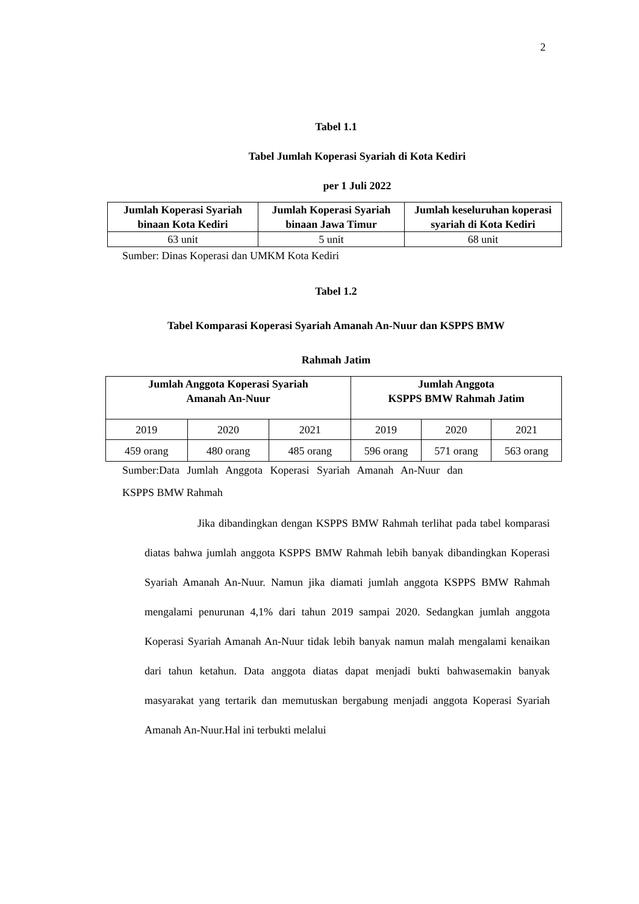2
Tabel 1.1
Tabel Jumlah Koperasi Syariah di Kota Kediri
per 1 Juli 2022
| Jumlah Koperasi Syariah binaan Kota Kediri | Jumlah Koperasi Syariah binaan Jawa Timur | Jumlah keseluruhan koperasi syariah di Kota Kediri |
| --- | --- | --- |
| 63 unit | 5 unit | 68 unit |
Sumber: Dinas Koperasi dan UMKM Kota Kediri
Tabel 1.2
Tabel Komparasi Koperasi Syariah Amanah An-Nuur dan KSPPS BMW
Rahmah Jatim
| Jumlah Anggota Koperasi Syariah Amanah An-Nuur | | | Jumlah Anggota KSPPS BMW Rahmah Jatim | | |
| --- | --- | --- | --- | --- | --- |
| 2019 | 2020 | 2021 | 2019 | 2020 | 2021 |
| 459 orang | 480 orang | 485 orang | 596 orang | 571 orang | 563 orang |
Sumber:Data Jumlah Anggota Koperasi Syariah Amanah An-Nuur dan
KSPPS BMW Rahmah
Jika dibandingkan dengan KSPPS BMW Rahmah terlihat pada tabel komparasi diatas bahwa jumlah anggota KSPPS BMW Rahmah lebih banyak dibandingkan Koperasi Syariah Amanah An-Nuur. Namun jika diamati jumlah anggota KSPPS BMW Rahmah mengalami penurunan 4,1% dari tahun 2019 sampai 2020. Sedangkan jumlah anggota Koperasi Syariah Amanah An-Nuur tidak lebih banyak namun malah mengalami kenaikan dari tahun ketahun. Data anggota diatas dapat menjadi bukti bahwasemakin banyak masyarakat yang tertarik dan memutuskan bergabung menjadi anggota Koperasi Syariah Amanah An-Nuur.Hal ini terbukti melalui